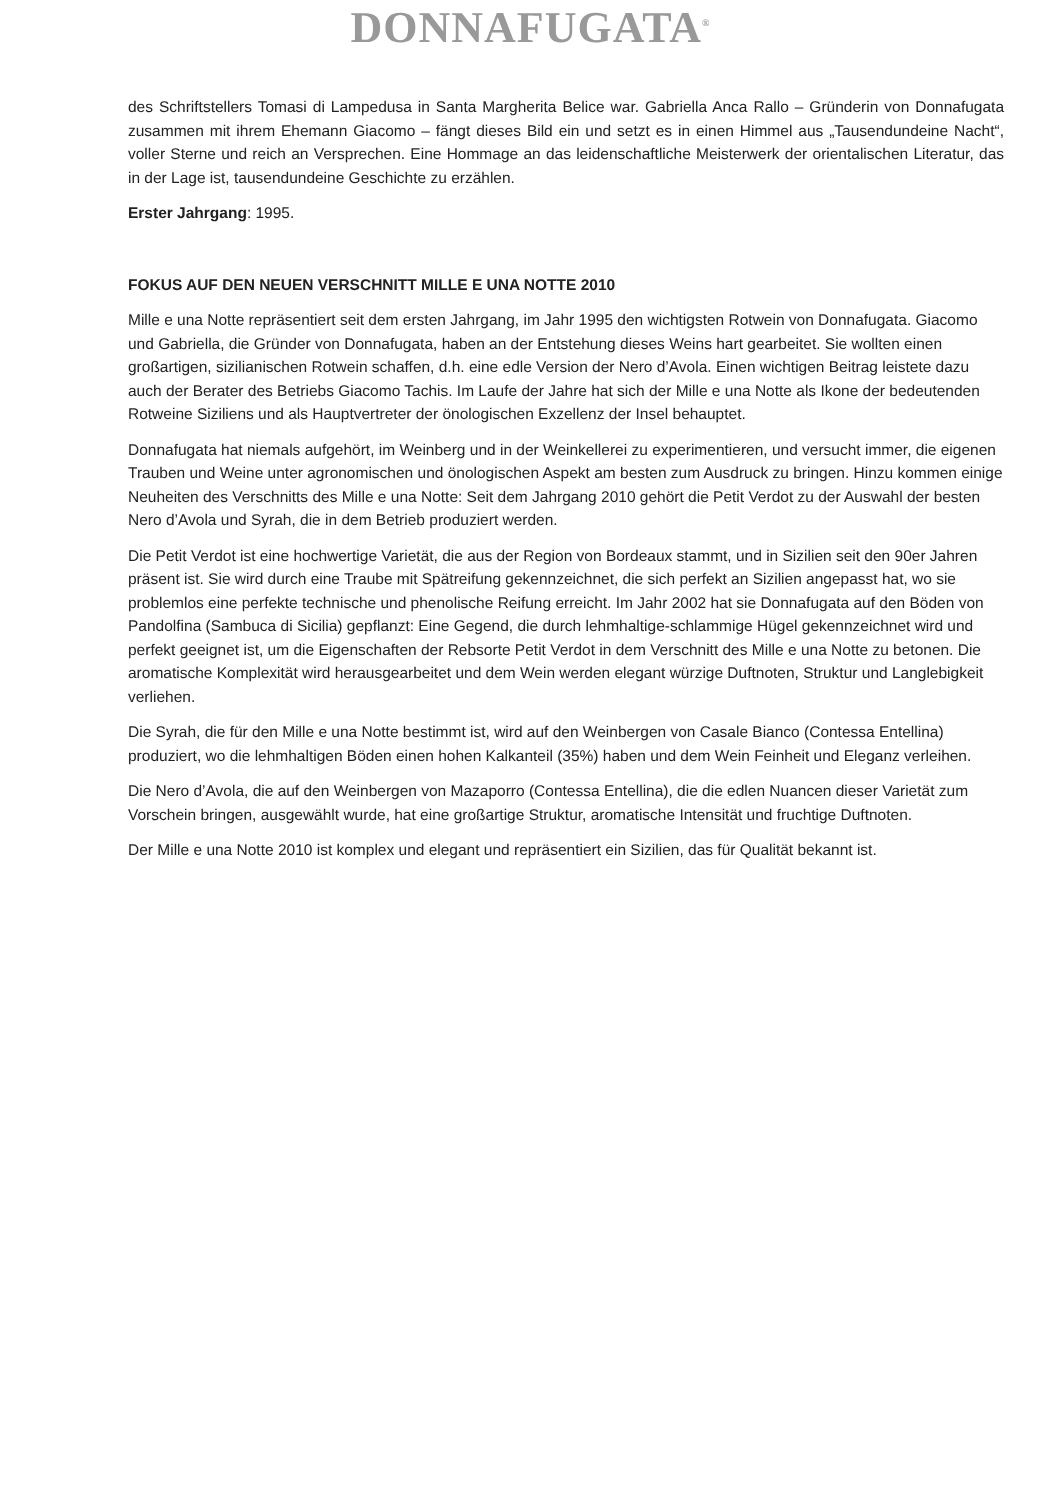DONNAFUGATA<sup>®</sup>
des Schriftstellers Tomasi di Lampedusa in Santa Margherita Belice war. Gabriella Anca Rallo – Gründerin von Donnafugata zusammen mit ihrem Ehemann Giacomo – fängt dieses Bild ein und setzt es in einen Himmel aus „Tausendundeine Nacht“, voller Sterne und reich an Versprechen. Eine Hommage an das leidenschaftliche Meisterwerk der orientalischen Literatur, das in der Lage ist, tausendundeine Geschichte zu erzählen.
Erster Jahrgang: 1995.
FOKUS AUF DEN NEUEN VERSCHNITT MILLE E UNA NOTTE 2010
Mille e una Notte repräsentiert seit dem ersten Jahrgang, im Jahr 1995 den wichtigsten Rotwein von Donnafugata. Giacomo und Gabriella, die Gründer von Donnafugata, haben an der Entstehung dieses Weins hart gearbeitet. Sie wollten einen großartigen, sizilianischen Rotwein schaffen, d.h. eine edle Version der Nero d’Avola. Einen wichtigen Beitrag leistete dazu auch der Berater des Betriebs Giacomo Tachis. Im Laufe der Jahre hat sich der Mille e una Notte als Ikone der bedeutenden Rotweine Siziliens und als Hauptvertreter der önologischen Exzellenz der Insel behauptet.
Donnafugata hat niemals aufgehört, im Weinberg und in der Weinkellerei zu experimentieren, und versucht immer, die eigenen Trauben und Weine unter agronomischen und önologischen Aspekt am besten zum Ausdruck zu bringen. Hinzu kommen einige Neuheiten des Verschnitts des Mille e una Notte: Seit dem Jahrgang 2010 gehört die Petit Verdot zu der Auswahl der besten Nero d’Avola und Syrah, die in dem Betrieb produziert werden.
Die Petit Verdot ist eine hochwertige Varietät, die aus der Region von Bordeaux stammt, und in Sizilien seit den 90er Jahren präsent ist. Sie wird durch eine Traube mit Spätreifung gekennzeichnet, die sich perfekt an Sizilien angepasst hat, wo sie problemlos eine perfekte technische und phenolische Reifung erreicht. Im Jahr 2002 hat sie Donnafugata auf den Böden von Pandolfina (Sambuca di Sicilia) gepflanzt: Eine Gegend, die durch lehmhaltige-schlammige Hügel gekennzeichnet wird und perfekt geeignet ist, um die Eigenschaften der Rebsorte Petit Verdot in dem Verschnitt des Mille e una Notte zu betonen. Die aromatische Komplexität wird herausgearbeitet und dem Wein werden elegant würzige Duftnoten, Struktur und Langlebigkeit verliehen.
Die Syrah, die für den Mille e una Notte bestimmt ist, wird auf den Weinbergen von Casale Bianco (Contessa Entellina) produziert, wo die lehmhaltigen Böden einen hohen Kalkanteil (35%) haben und dem Wein Feinheit und Eleganz verleihen.
Die Nero d’Avola, die auf den Weinbergen von Mazaporro (Contessa Entellina), die die edlen Nuancen dieser Varietät zum Vorschein bringen, ausgewählt wurde, hat eine großartige Struktur, aromatische Intensität und fruchtige Duftnoten.
Der Mille e una Notte 2010 ist komplex und elegant und repräsentiert ein Sizilien, das für Qualität bekannt ist.